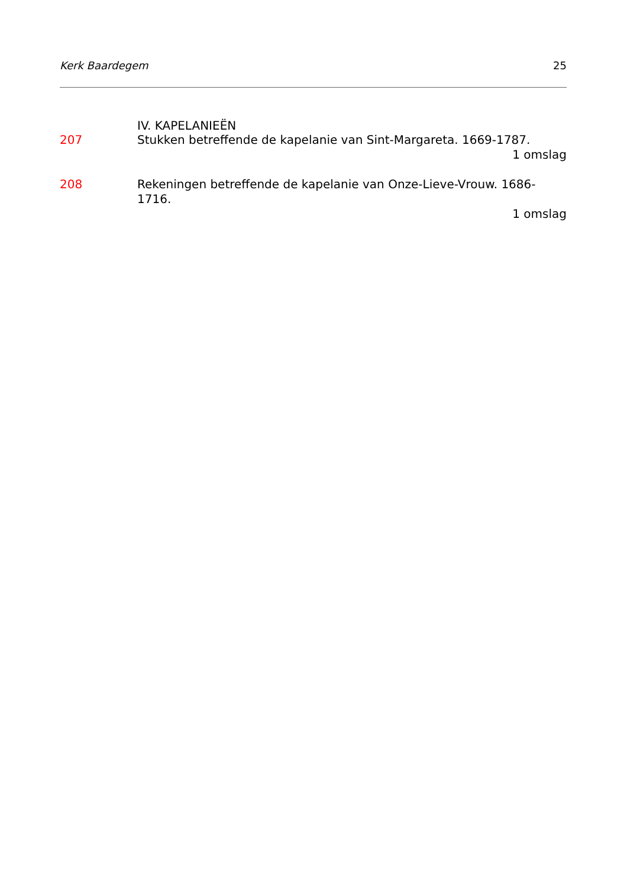Kerk Baardegem 25
IV. KAPELANIEËN
207 Stukken betreffende de kapelanie van Sint-Margareta. 1669-1787.
1 omslag
208 Rekeningen betreffende de kapelanie van Onze-Lieve-Vrouw. 1686-1716.
1 omslag